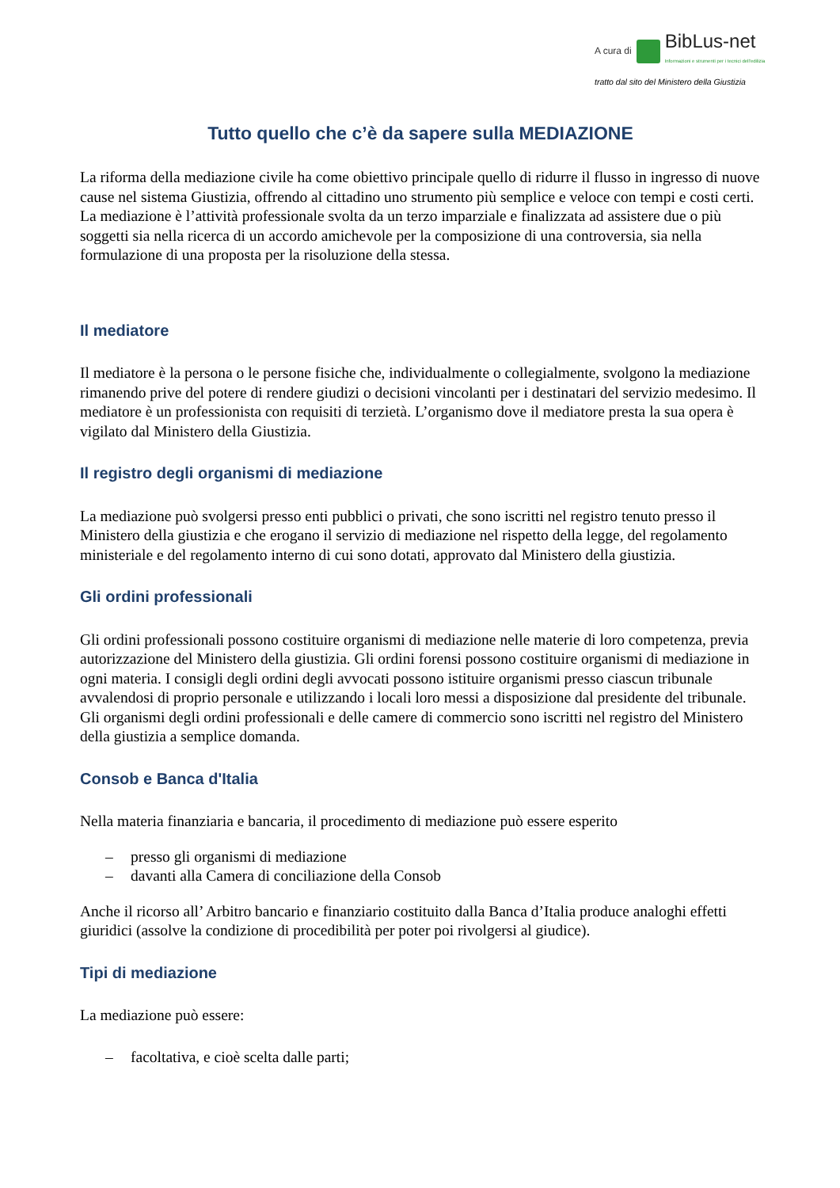A cura di
BibLus-net
Informazioni e strumenti per i tecnici dell'edilizia
tratto dal sito del Ministero della Giustizia
Tutto quello che c’è da sapere sulla MEDIAZIONE
La riforma della mediazione civile ha come obiettivo principale quello di ridurre il flusso in ingresso di nuove cause nel sistema Giustizia, offrendo al cittadino uno strumento più semplice e veloce con tempi e costi certi.
La mediazione è l’attività professionale svolta da un terzo imparziale e finalizzata ad assistere due o più soggetti sia nella ricerca di un accordo amichevole per la composizione di una controversia, sia nella formulazione di una proposta per la risoluzione della stessa.
Il mediatore
Il mediatore è la persona o le persone fisiche che, individualmente o collegialmente, svolgono la mediazione rimanendo prive del potere di rendere giudizi o decisioni vincolanti per i destinatari del servizio medesimo. Il mediatore è un professionista con requisiti di terzietà. L’organismo dove il mediatore presta la sua opera è vigilato dal Ministero della Giustizia.
Il registro degli organismi di mediazione
La mediazione può svolgersi presso enti pubblici o privati, che sono iscritti nel registro tenuto presso il Ministero della giustizia e che erogano il servizio di mediazione nel rispetto della legge, del regolamento ministeriale e del regolamento interno di cui sono dotati, approvato dal Ministero della giustizia.
Gli ordini professionali
Gli ordini professionali possono costituire organismi di mediazione nelle materie di loro competenza, previa autorizzazione del Ministero della giustizia. Gli ordini forensi possono costituire organismi di mediazione in ogni materia. I consigli degli ordini degli avvocati possono istituire organismi presso ciascun tribunale avvalendosi di proprio personale e utilizzando i locali loro messi a disposizione dal presidente del tribunale. Gli organismi degli ordini professionali e delle camere di commercio sono iscritti nel registro del Ministero della giustizia a semplice domanda.
Consob e Banca d'Italia
Nella materia finanziaria e bancaria, il procedimento di mediazione può essere esperito
– presso gli organismi di mediazione
– davanti alla Camera di conciliazione della Consob
Anche il ricorso all’ Arbitro bancario e finanziario costituito dalla Banca d’Italia produce analoghi effetti giuridici (assolve la condizione di procedibilità per poter poi rivolgersi al giudice).
Tipi di mediazione
La mediazione può essere:
– facoltativa, e cioè scelta dalle parti;